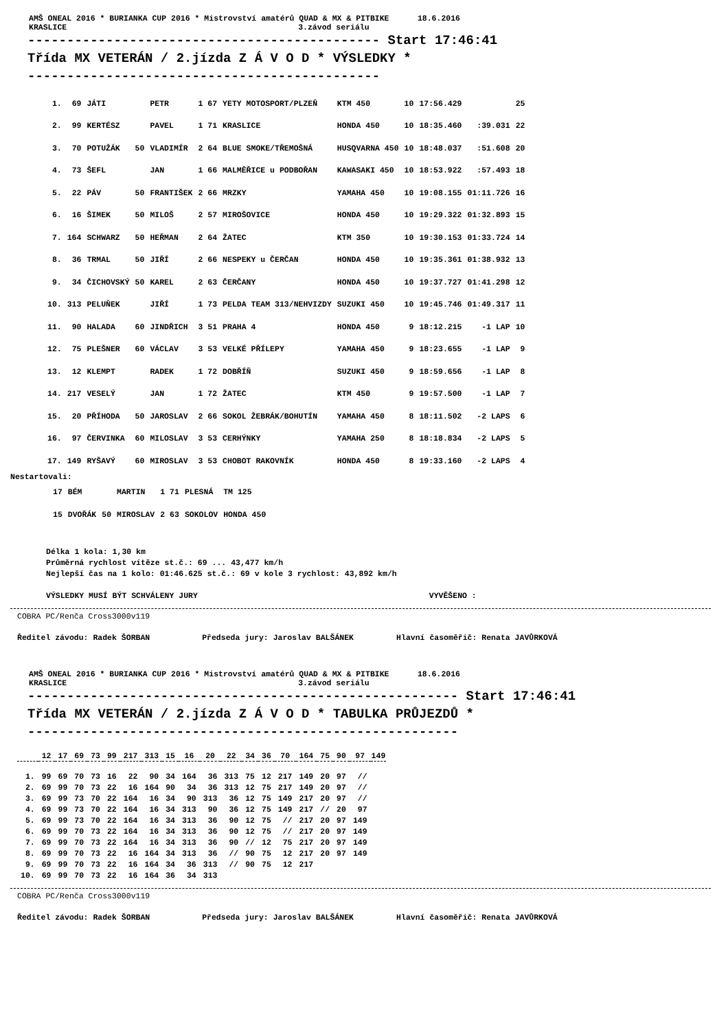AMŠ ONEAL 2016 * BURIANKA CUP 2016 * Mistrovství amatérů QUAD & MX & PITBIKE 18.6.2016
KRASLICE 3.závod seriálu
--------------------------------------------- Start 17:46:41 Třída MX VETERÁN / 2.jízda Z Á V O D * VÝSLEDKY * ---------------------------------------------
| 1. | 69 | JÁTI | | PETR | 1 67 | YETY MOTOSPORT/PLZEŇ | KTM 450 | 10 | 17:56.429 | | 25 |
| 2. | 99 | KERTÉSZ | | PAVEL | 1 71 | KRASLICE | HONDA 450 | 10 | 18:35.460 | :39.031 | 22 |
| 3. | 70 | POTUŽÁK | 50 | VLADIMÍR | 2 64 | BLUE SMOKE/TŘEMOŠNÁ | HUSQVARNA 450 | 10 | 18:48.037 | :51.608 | 20 |
| 4. | 73 | ŠEFL | | JAN | 1 66 | MALMĚŘICE u PODBOŘAN | KAWASAKI 450 | 10 | 18:53.922 | :57.493 | 18 |
| 5. | 22 | PÁV | 50 | FRANTIŠEK | 2 66 | MRZKY | YAMAHA 450 | 10 | 19:08.155 | 01:11.726 | 16 |
| 6. | 16 | ŠIMEK | 50 | MILOŠ | 2 57 | MIROŠOVICE | HONDA 450 | 10 | 19:29.322 | 01:32.893 | 15 |
| 7. | 164 | SCHWARZ | 50 | HEŘMAN | 2 64 | ŽATEC | KTM 350 | 10 | 19:30.153 | 01:33.724 | 14 |
| 8. | 36 | TRMAL | 50 | JIŘÍ | 2 66 | NESPEKY u ČERČAN | HONDA 450 | 10 | 19:35.361 | 01:38.932 | 13 |
| 9. | 34 | ČICHOVSKÝ | 50 | KAREL | 2 63 | ČERČANY | HONDA 450 | 10 | 19:37.727 | 01:41.298 | 12 |
| 10. | 313 | PELUŇEK | | JIŘÍ | 1 73 | PELDA TEAM 313/NEHVIZDY | SUZUKI 450 | 10 | 19:45.746 | 01:49.317 | 11 |
| 11. | 90 | HALADA | 60 | JINDŘICH | 3 51 | PRAHA 4 | HONDA 450 | 9 | 18:12.215 | -1 LAP | 10 |
| 12. | 75 | PLEŠNER | 60 | VÁCLAV | 3 53 | VELKÉ PŘÍLEPY | YAMAHA 450 | 9 | 18:23.655 | -1 LAP | 9 |
| 13. | 12 | KLEMPT | | RADEK | 1 72 | DOBŘÍŇ | SUZUKI 450 | 9 | 18:59.656 | -1 LAP | 8 |
| 14. | 217 | VESELÝ | | JAN | 1 72 | ŽATEC | KTM 450 | 9 | 19:57.500 | -1 LAP | 7 |
| 15. | 20 | PŘÍHODA | 50 | JAROSLAV | 2 66 | SOKOL ŽEBRÁK/BOHUTÍN | YAMAHA 450 | 8 | 18:11.502 | -2 LAPS | 6 |
| 16. | 97 | ČERVINKA | 60 | MILOSLAV | 3 53 | CERHÝNKY | YAMAHA 250 | 8 | 18:18.834 | -2 LAPS | 5 |
| 17. | 149 | RYŠAVÝ | 60 | MIROSLAV | 3 53 | CHOBOT RAKOVNÍK | HONDA 450 | 8 | 19:33.160 | -2 LAPS | 4 |
Nestartovali:
| | 17 | BÉM | | MARTIN | 1 71 | PLESNÁ | TM 125 |
| | 15 | DVOŘÁK | 50 | MIROSLAV | 2 63 | SOKOLOV | HONDA 450 |
Délka 1 kola: 1,30 km
Průměrná rychlost vítěze st.č.: 69 ... 43,477 km/h
Nejlepší čas na 1 kolo: 01:46.625 st.č.: 69 v kole 3 rychlost: 43,892 km/h
VÝSLEDKY MUSÍ BÝT SCHVÁLENY JURY VYVĚŠENO :
COBRA PC/Renča Cross3000v119
Ředitel závodu: Radek ŠORBAN Předseda jury: Jaroslav BALŠÁNEK Hlavní časoměřič: Renata JAVŮRKOVÁ
AMŠ ONEAL 2016 * BURIANKA CUP 2016 * Mistrovství amatérů QUAD & MX & PITBIKE 18.6.2016
KRASLICE 3.závod seriálu
------------------------------------------------------- Start 17:46:41 Třída MX VETERÁN / 2.jízda Z Á V O D * TABULKA PRŮJEZDŮ * -------------------------------------------------------
| | 12 | 17 | 69 | 73 | 99 | 217 | 313 | 15 | 16 | 20 | 22 | 34 | 36 | 70 | 164 | 75 | 90 | 97 | 149 |
| --- | --- | --- | --- | --- | --- | --- | --- | --- | --- | --- | --- | --- | --- | --- | --- | --- | --- | --- | --- |
| 1. | 99 | 69 | 70 | 73 | 16 | 22 | 90 | 34 | 164 | 36 | 313 | 75 | 12 | 217 | 149 | 20 | 97 | // | |
| 2. | 69 | 99 | 70 | 73 | 22 | 16 | 164 | 90 | 34 | 36 | 313 | 12 | 75 | 217 | 149 | 20 | 97 | // | |
| 3. | 69 | 99 | 73 | 70 | 22 | 164 | 16 | 34 | 90 | 313 | 36 | 12 | 75 | 149 | 217 | 20 | 97 | // | |
| 4. | 69 | 99 | 73 | 70 | 22 | 164 | 16 | 34 | 313 | 90 | 36 | 12 | 75 | 149 | 217 | // | 20 | 97 | |
| 5. | 69 | 99 | 73 | 70 | 22 | 164 | 16 | 34 | 313 | 36 | 90 | 12 | 75 | // | 217 | 20 | 97 | 149 | |
| 6. | 69 | 99 | 70 | 73 | 22 | 164 | 16 | 34 | 313 | 36 | 90 | 12 | 75 | // | 217 | 20 | 97 | 149 | |
| 7. | 69 | 99 | 70 | 73 | 22 | 164 | 16 | 34 | 313 | 36 | 90 | // | 12 | 75 | 217 | 20 | 97 | 149 | |
| 8. | 69 | 99 | 70 | 73 | 22 | 16 | 164 | 34 | 313 | 36 | // | 90 | 75 | 12 | 217 | 20 | 97 | 149 | |
| 9. | 69 | 99 | 70 | 73 | 22 | 16 | 164 | 34 | 36 | 313 | // | 90 | 75 | 12 | 217 | | | | |
| 10. | 69 | 99 | 70 | 73 | 22 | 16 | 164 | 36 | 34 | 313 | | | | | | | | | |
COBRA PC/Renča Cross3000v119
Ředitel závodu: Radek ŠORBAN Předseda jury: Jaroslav BALŠÁNEK Hlavní časoměřič: Renata JAVŮRKOVÁ